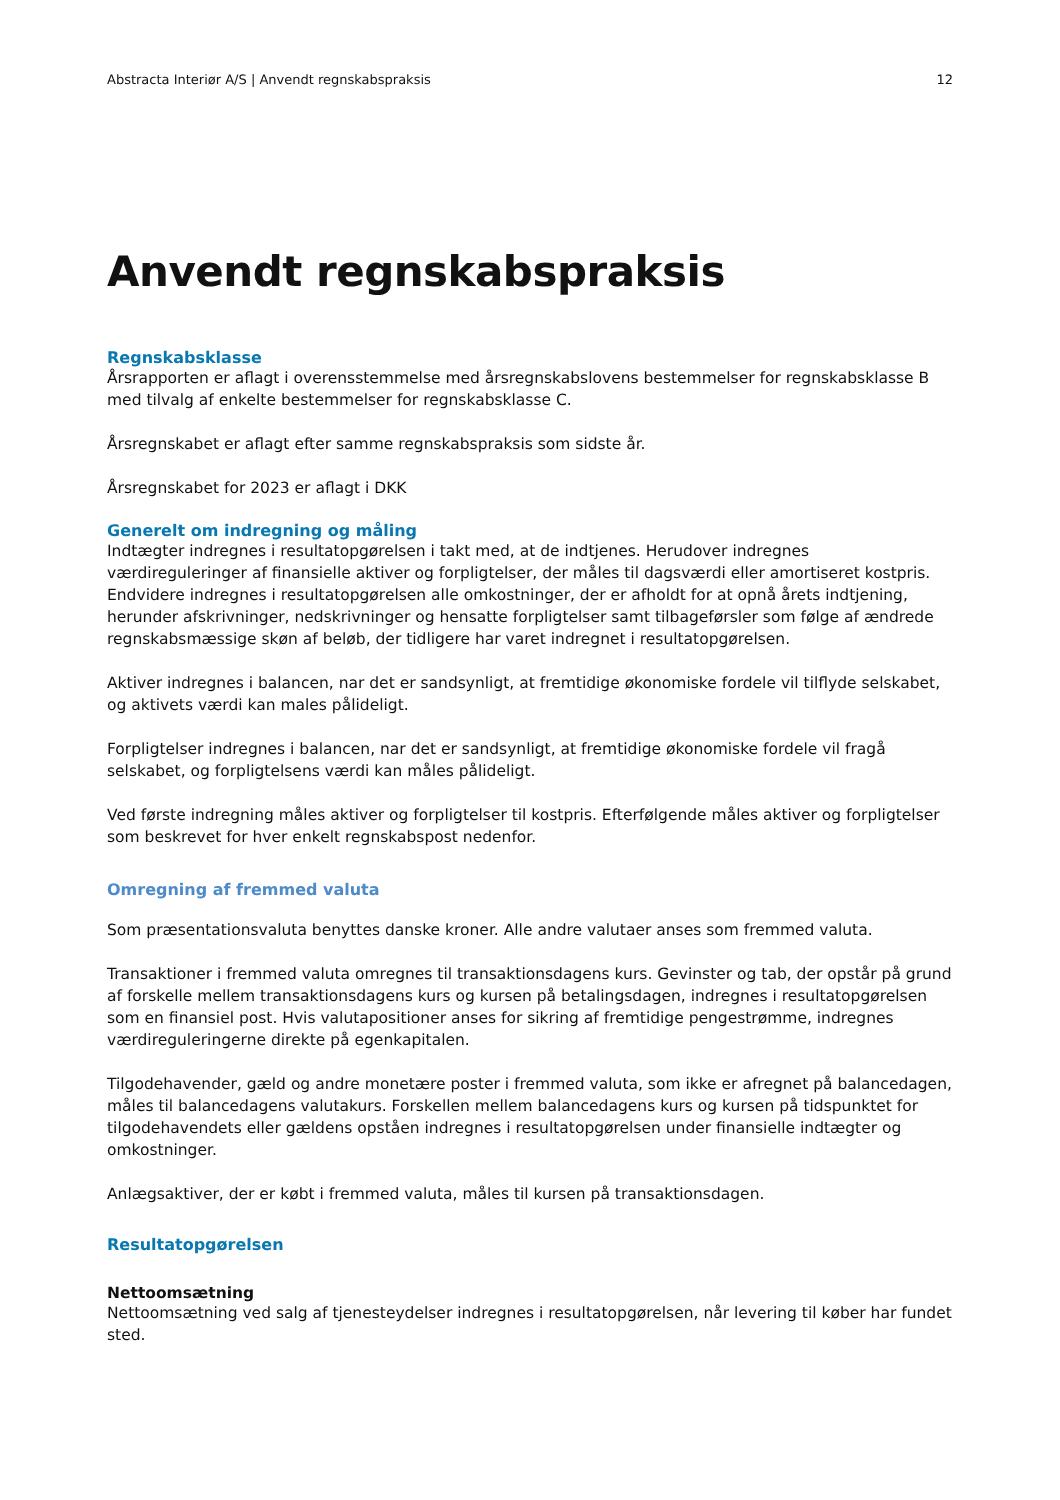Abstracta Interiør A/S | Anvendt regnskabspraksis 12
Anvendt regnskabspraksis
Regnskabsklasse
Årsrapporten er aflagt i overensstemmelse med årsregnskabslovens bestemmelser for regnskabsklasse B med tilvalg af enkelte bestemmelser for regnskabsklasse C.
Årsregnskabet er aflagt efter samme regnskabspraksis som sidste år.
Årsregnskabet for 2023 er aflagt i DKK
Generelt om indregning og måling
Indtægter indregnes i resultatopgørelsen i takt med, at de indtjenes. Herudover indregnes værdireguleringer af finansielle aktiver og forpligtelser, der måles til dagsværdi eller amortiseret kostpris. Endvidere indregnes i resultatopgørelsen alle omkostninger, der er afholdt for at opnå årets indtjening, herunder afskrivninger, nedskrivninger og hensatte forpligtelser samt tilbageførsler som følge af ændrede regnskabsmæssige skøn af beløb, der tidligere har varet indregnet i resultatopgørelsen.
Aktiver indregnes i balancen, nar det er sandsynligt, at fremtidige økonomiske fordele vil tilflyde selskabet, og aktivets værdi kan males pålideligt.
Forpligtelser indregnes i balancen, nar det er sandsynligt, at fremtidige økonomiske fordele vil fragå selskabet, og forpligtelsens værdi kan måles pålideligt.
Ved første indregning måles aktiver og forpligtelser til kostpris. Efterfølgende måles aktiver og forpligtelser som beskrevet for hver enkelt regnskabspost nedenfor.
Omregning af fremmed valuta
Som præsentationsvaluta benyttes danske kroner. Alle andre valutaer anses som fremmed valuta.
Transaktioner i fremmed valuta omregnes til transaktionsdagens kurs. Gevinster og tab, der opstår på grund af forskelle mellem transaktionsdagens kurs og kursen på betalingsdagen, indregnes i resultatopgørelsen som en finansiel post. Hvis valutapositioner anses for sikring af fremtidige pengestrømme, indregnes værdireguleringerne direkte på egenkapitalen.
Tilgodehavender, gæld og andre monetære poster i fremmed valuta, som ikke er afregnet på balancedagen, måles til balancedagens valutakurs. Forskellen mellem balancedagens kurs og kursen på tidspunktet for tilgodehavendets eller gældens opståen indregnes i resultatopgørelsen under finansielle indtægter og omkostninger.
Anlægsaktiver, der er købt i fremmed valuta, måles til kursen på transaktionsdagen.
Resultatopgørelsen
Nettoomsætning
Nettoomsætning ved salg af tjenesteydelser indregnes i resultatopgørelsen, når levering til køber har fundet sted.